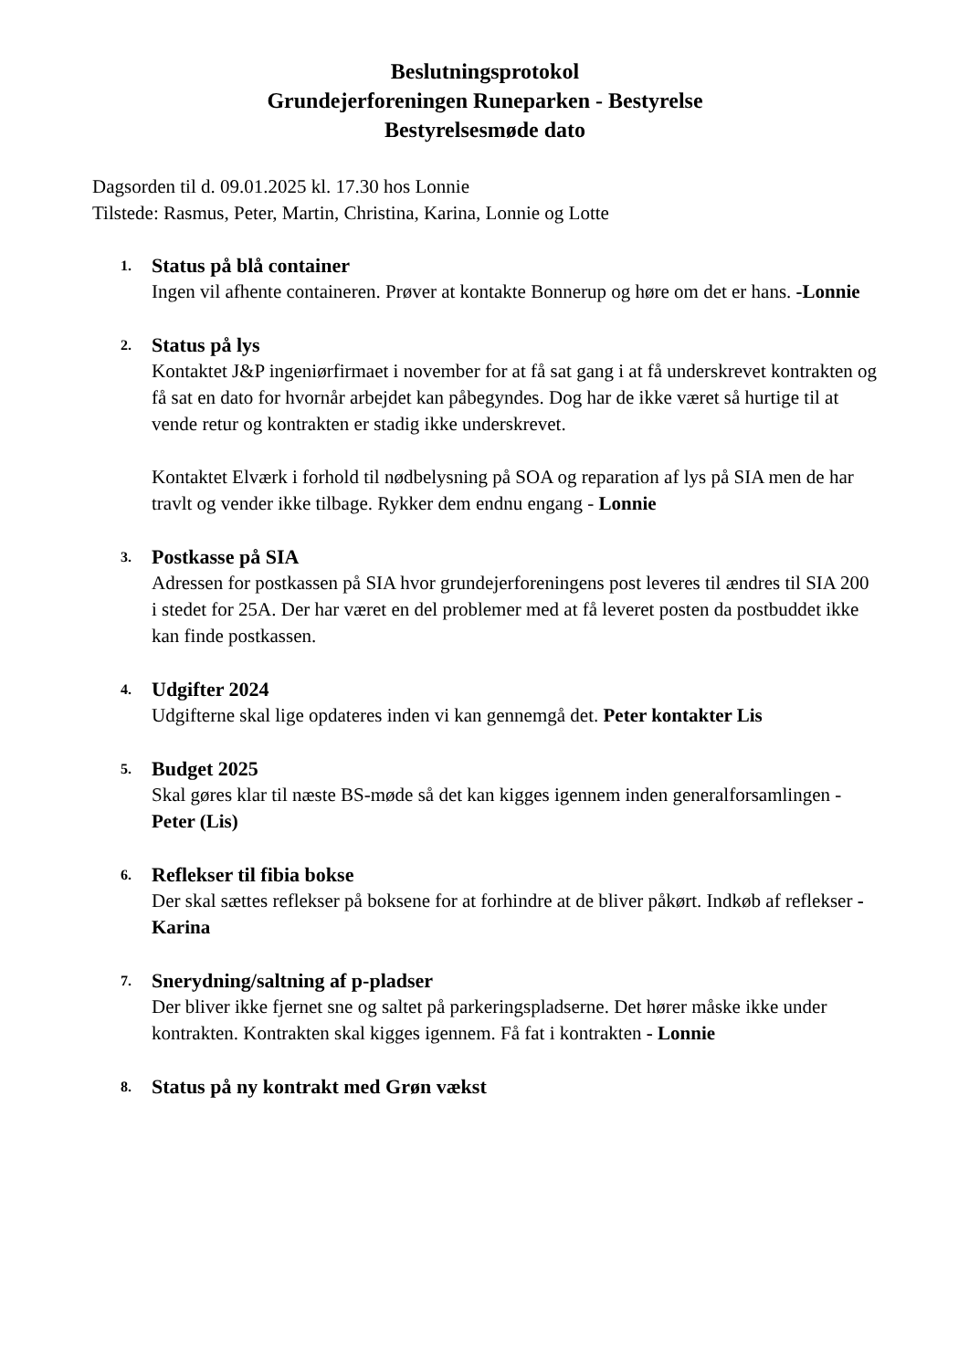Beslutningsprotokol
Grundejerforeningen Runeparken - Bestyrelse
Bestyrelsesmøde dato
Dagsorden til d. 09.01.2025 kl. 17.30 hos Lonnie
Tilstede: Rasmus, Peter, Martin, Christina, Karina, Lonnie og Lotte
1.
Status på blå container
Ingen vil afhente containeren. Prøver at kontakte Bonnerup og høre om det er hans. -Lonnie
2.
Status på lys
Kontaktet J&P ingeniørfirmaet i november for at få sat gang i at få underskrevet kontrakten og få sat en dato for hvornår arbejdet kan påbegyndes. Dog har de ikke været så hurtige til at vende retur og kontrakten er stadig ikke underskrevet.
Kontaktet Elværk i forhold til nødbelysning på SOA og reparation af lys på SIA men de har travlt og vender ikke tilbage. Rykker dem endnu engang - Lonnie
3.
Postkasse på SIA
Adressen for postkassen på SIA hvor grundejerforeningens post leveres til ændres til SIA 200 i stedet for 25A. Der har været en del problemer med at få leveret posten da postbuddet ikke kan finde postkassen.
4.
Udgifter 2024
Udgifterne skal lige opdateres inden vi kan gennemgå det. Peter kontakter Lis
5.
Budget 2025
Skal gøres klar til næste BS-møde så det kan kigges igennem inden generalforsamlingen -Peter (Lis)
6.
Reflekser til fibia bokse
Der skal sættes reflekser på boksene for at forhindre at de bliver påkørt. Indkøb af reflekser - Karina
7.
Snerydning/saltning af p-pladser
Der bliver ikke fjernet sne og saltet på parkeringspladserne. Det hører måske ikke under kontrakten. Kontrakten skal kigges igennem. Få fat i kontrakten - Lonnie
8.
Status på ny kontrakt med Grøn vækst